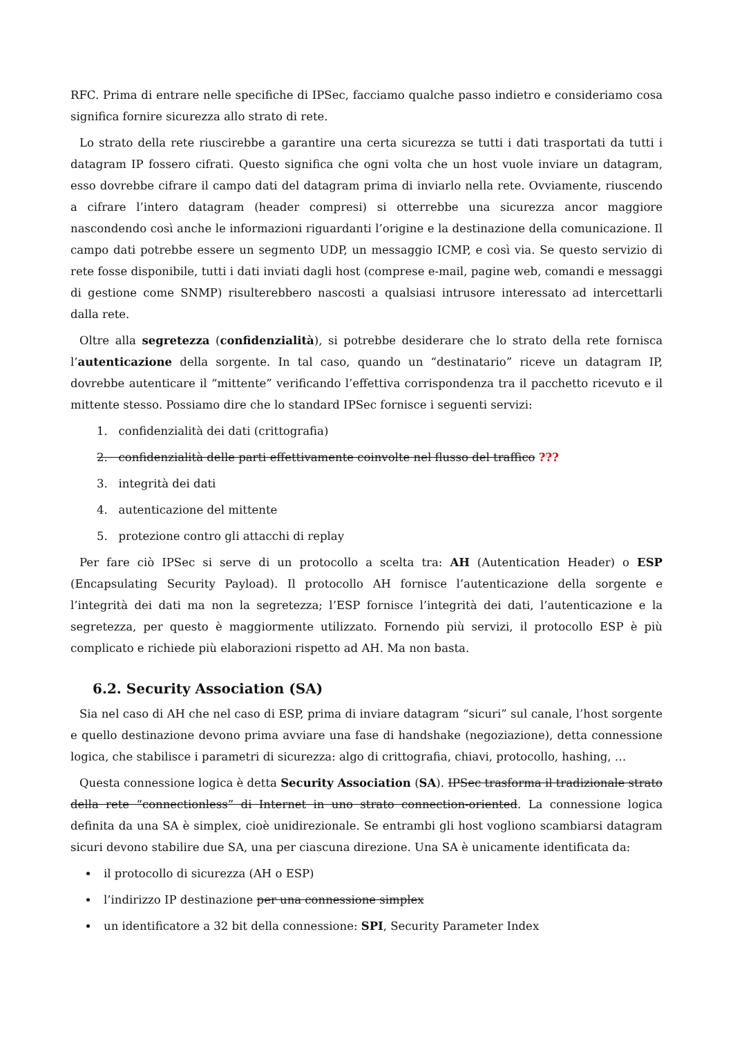RFC. Prima di entrare nelle specifiche di IPSec, facciamo qualche passo indietro e consideriamo cosa significa fornire sicurezza allo strato di rete.
Lo strato della rete riuscirebbe a garantire una certa sicurezza se tutti i dati trasportati da tutti i datagram IP fossero cifrati. Questo significa che ogni volta che un host vuole inviare un datagram, esso dovrebbe cifrare il campo dati del datagram prima di inviarlo nella rete. Ovviamente, riuscendo a cifrare l’intero datagram (header compresi) si otterrebbe una sicurezza ancor maggiore nascondendo così anche le informazioni riguardanti l’origine e la destinazione della comunicazione. Il campo dati potrebbe essere un segmento UDP, un messaggio ICMP, e così via. Se questo servizio di rete fosse disponibile, tutti i dati inviati dagli host (comprese e-mail, pagine web, comandi e messaggi di gestione come SNMP) risulterebbero nascosti a qualsiasi intrusore interessato ad intercettarli dalla rete.
Oltre alla segretezza (confidenzialità), si potrebbe desiderare che lo strato della rete fornisca l’autenticazione della sorgente. In tal caso, quando un “destinatario” riceve un datagram IP, dovrebbe autenticare il “mittente” verificando l’effettiva corrispondenza tra il pacchetto ricevuto e il mittente stesso. Possiamo dire che lo standard IPSec fornisce i seguenti servizi:
1. confidenzialità dei dati (crittografia)
2. confidenzialità delle parti effettivamente coinvolte nel flusso del traffico ???
3. integrità dei dati
4. autenticazione del mittente
5. protezione contro gli attacchi di replay
Per fare ciò IPSec si serve di un protocollo a scelta tra: AH (Autentication Header) o ESP (Encapsulating Security Payload). Il protocollo AH fornisce l’autenticazione della sorgente e l’integrità dei dati ma non la segretezza; l’ESP fornisce l’integrità dei dati, l’autenticazione e la segretezza, per questo è maggiormente utilizzato. Fornendo più servizi, il protocollo ESP è più complicato e richiede più elaborazioni rispetto ad AH. Ma non basta.
6.2. Security Association (SA)
Sia nel caso di AH che nel caso di ESP, prima di inviare datagram “sicuri” sul canale, l’host sorgente e quello destinazione devono prima avviare una fase di handshake (negoziazione), detta connessione logica, che stabilisce i parametri di sicurezza: algo di crittografia, chiavi, protocollo, hashing, …
Questa connessione logica è detta Security Association (SA). IPSec trasforma il tradizionale strato della rete “connectionless” di Internet in uno strato connection-oriented. La connessione logica definita da una SA è simplex, cioè unidirezionale. Se entrambi gli host vogliono scambiarsi datagram sicuri devono stabilire due SA, una per ciascuna direzione. Una SA è unicamente identificata da:
il protocollo di sicurezza (AH o ESP)
l’indirizzo IP destinazione per una connessione simplex
un identificatore a 32 bit della connessione: SPI, Security Parameter Index